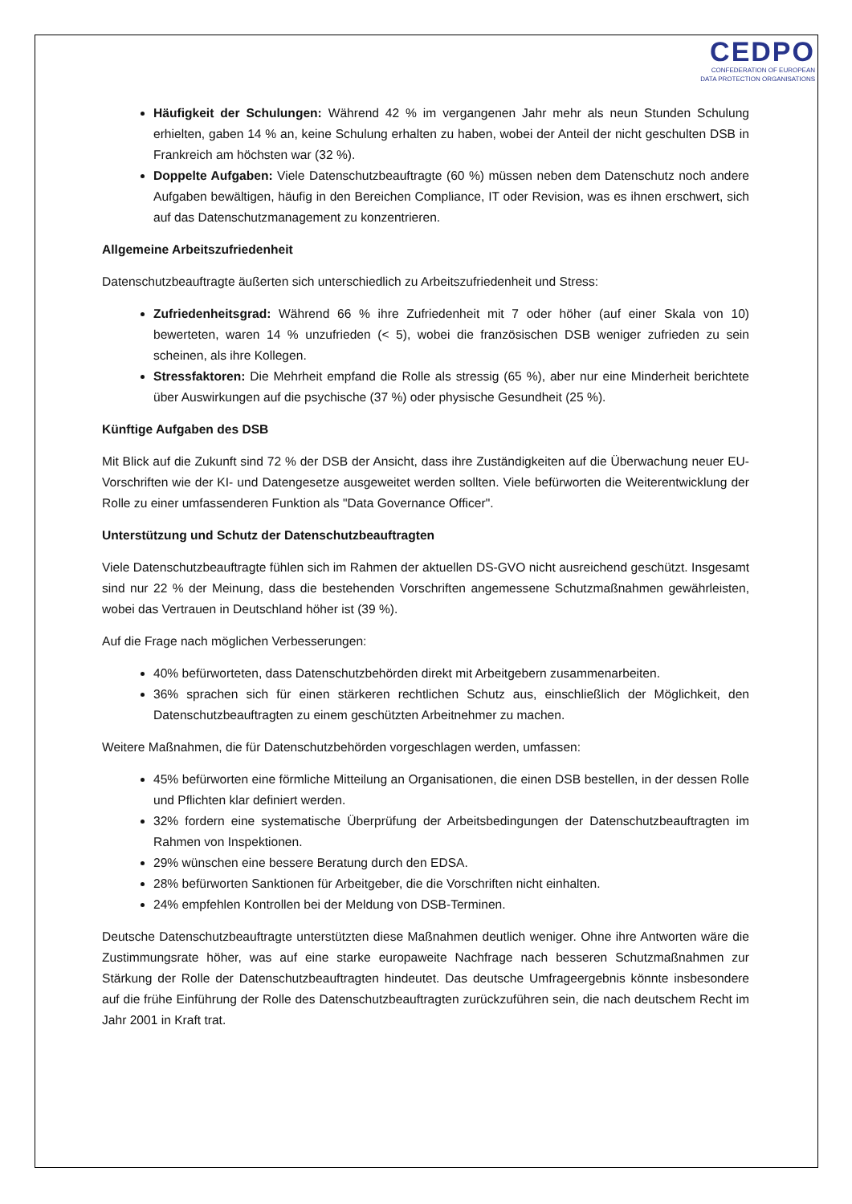CEDPO
CONFEDERATION OF EUROPEAN
DATA PROTECTION ORGANISATIONS
Häufigkeit der Schulungen: Während 42 % im vergangenen Jahr mehr als neun Stunden Schulung erhielten, gaben 14 % an, keine Schulung erhalten zu haben, wobei der Anteil der nicht geschulten DSB in Frankreich am höchsten war (32 %).
Doppelte Aufgaben: Viele Datenschutzbeauftragte (60 %) müssen neben dem Datenschutz noch andere Aufgaben bewältigen, häufig in den Bereichen Compliance, IT oder Revision, was es ihnen erschwert, sich auf das Datenschutzmanagement zu konzentrieren.
Allgemeine Arbeitszufriedenheit
Datenschutzbeauftragte äußerten sich unterschiedlich zu Arbeitszufriedenheit und Stress:
Zufriedenheitsgrad: Während 66 % ihre Zufriedenheit mit 7 oder höher (auf einer Skala von 10) bewerteten, waren 14 % unzufrieden (< 5), wobei die französischen DSB weniger zufrieden zu sein scheinen, als ihre Kollegen.
Stressfaktoren: Die Mehrheit empfand die Rolle als stressig (65 %), aber nur eine Minderheit berichtete über Auswirkungen auf die psychische (37 %) oder physische Gesundheit (25 %).
Künftige Aufgaben des DSB
Mit Blick auf die Zukunft sind 72 % der DSB der Ansicht, dass ihre Zuständigkeiten auf die Überwachung neuer EU-Vorschriften wie der KI- und Datengesetze ausgeweitet werden sollten. Viele befürworten die Weiterentwicklung der Rolle zu einer umfassenderen Funktion als "Data Governance Officer".
Unterstützung und Schutz der Datenschutzbeauftragten
Viele Datenschutzbeauftragte fühlen sich im Rahmen der aktuellen DS-GVO nicht ausreichend geschützt. Insgesamt sind nur 22 % der Meinung, dass die bestehenden Vorschriften angemessene Schutzmaßnahmen gewährleisten, wobei das Vertrauen in Deutschland höher ist (39 %).
Auf die Frage nach möglichen Verbesserungen:
40% befürworteten, dass Datenschutzbehörden direkt mit Arbeitgebern zusammenarbeiten.
36% sprachen sich für einen stärkeren rechtlichen Schutz aus, einschließlich der Möglichkeit, den Datenschutzbeauftragten zu einem geschützten Arbeitnehmer zu machen.
Weitere Maßnahmen, die für Datenschutzbehörden vorgeschlagen werden, umfassen:
45% befürworten eine förmliche Mitteilung an Organisationen, die einen DSB bestellen, in der dessen Rolle und Pflichten klar definiert werden.
32% fordern eine systematische Überprüfung der Arbeitsbedingungen der Datenschutzbeauftragten im Rahmen von Inspektionen.
29% wünschen eine bessere Beratung durch den EDSA.
28% befürworten Sanktionen für Arbeitgeber, die die Vorschriften nicht einhalten.
24% empfehlen Kontrollen bei der Meldung von DSB-Terminen.
Deutsche Datenschutzbeauftragte unterstützten diese Maßnahmen deutlich weniger. Ohne ihre Antworten wäre die Zustimmungsrate höher, was auf eine starke europaweite Nachfrage nach besseren Schutzmaßnahmen zur Stärkung der Rolle der Datenschutzbeauftragten hindeutet. Das deutsche Umfrageergebnis könnte insbesondere auf die frühe Einführung der Rolle des Datenschutzbeauftragten zurückzuführen sein, die nach deutschem Recht im Jahr 2001 in Kraft trat.